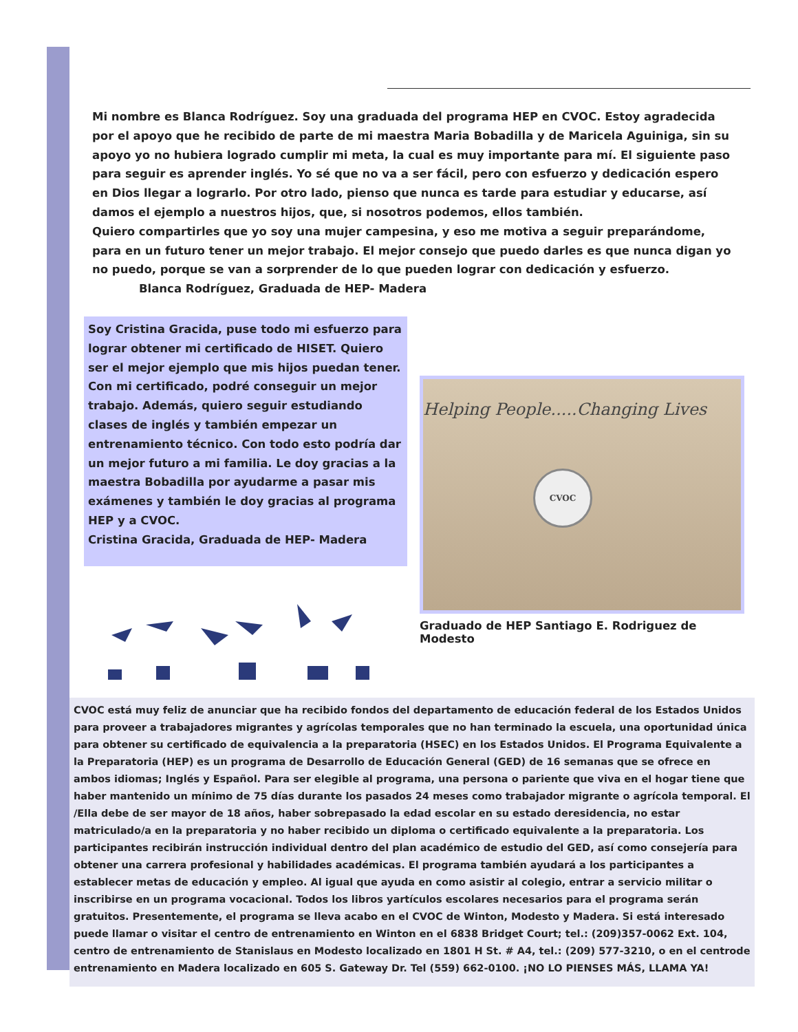Mi nombre es Blanca Rodríguez. Soy una graduada del programa HEP en CVOC. Estoy agradecida por el apoyo que he recibido de parte de mi maestra Maria Bobadilla y de Maricela Aguiniga, sin su apoyo yo no hubiera logrado cumplir mi meta, la cual es muy importante para mí. El siguiente paso para seguir es aprender inglés. Yo sé que no va a ser fácil, pero con esfuerzo y dedicación espero en Dios llegar a lograrlo. Por otro lado, pienso que nunca es tarde para estudiar y educarse, así damos el ejemplo a nuestros hijos, que, si nosotros podemos, ellos también.
Quiero compartirles que yo soy una mujer campesina, y eso me motiva a seguir preparándome, para en un futuro tener un mejor trabajo. El mejor consejo que puedo darles es que nunca digan yo no puedo, porque se van a sorprender de lo que pueden lograr con dedicación y esfuerzo.
Blanca Rodríguez, Graduada de HEP- Madera
Soy Cristina Gracida, puse todo mi esfuerzo para lograr obtener mi certificado de HISET. Quiero ser el mejor ejemplo que mis hijos puedan tener. Con mi certificado, podré conseguir un mejor trabajo. Además, quiero seguir estudiando clases de inglés y también empezar un entrenamiento técnico. Con todo esto podría dar un mejor futuro a mi familia. Le doy gracias a la maestra Bobadilla por ayudarme a pasar mis exámenes y también le doy gracias al programa HEP y a CVOC.
Cristina Gracida, Graduada de HEP- Madera
Helping People.....Changing Lives
CVOC
Graduado de HEP Santiago E. Rodriguez de Modesto
CVOC está muy feliz de anunciar que ha recibido fondos del departamento de educación federal de los Estados Unidos para proveer a trabajadores migrantes y agrícolas temporales que no han terminado la escuela, una oportunidad única para obtener su certificado de equivalencia a la preparatoria (HSEC) en los Estados Unidos. El Programa Equivalente a la Preparatoria (HEP) es un programa de Desarrollo de Educación General (GED) de 16 semanas que se ofrece en ambos idiomas; Inglés y Español. Para ser elegible al programa, una persona o pariente que viva en el hogar tiene que haber mantenido un mínimo de 75 días durante los pasados 24 meses como trabajador migrante o agrícola temporal. El /Ella debe de ser mayor de 18 años, haber sobrepasado la edad escolar en su estado deresidencia, no estar matriculado/a en la preparatoria y no haber recibido un diploma o certificado equivalente a la preparatoria. Los participantes recibirán instrucción individual dentro del plan académico de estudio del GED, así como consejería para obtener una carrera profesional y habilidades académicas. El programa también ayudará a los participantes a establecer metas de educación y empleo. Al igual que ayuda en como asistir al colegio, entrar a servicio militar o inscribirse en un programa vocacional. Todos los libros yartículos escolares necesarios para el programa serán gratuitos. Presentemente, el programa se lleva acabo en el CVOC de Winton, Modesto y Madera. Si está interesado puede llamar o visitar el centro de entrenamiento en Winton en el 6838 Bridget Court; tel.: (209)357-0062 Ext. 104, centro de entrenamiento de Stanislaus en Modesto localizado en 1801 H St. # A4, tel.: (209) 577-3210, o en el centrode entrenamiento en Madera localizado en 605 S. Gateway Dr. Tel (559) 662-0100. ¡NO LO PIENSES MÁS, LLAMA YA!